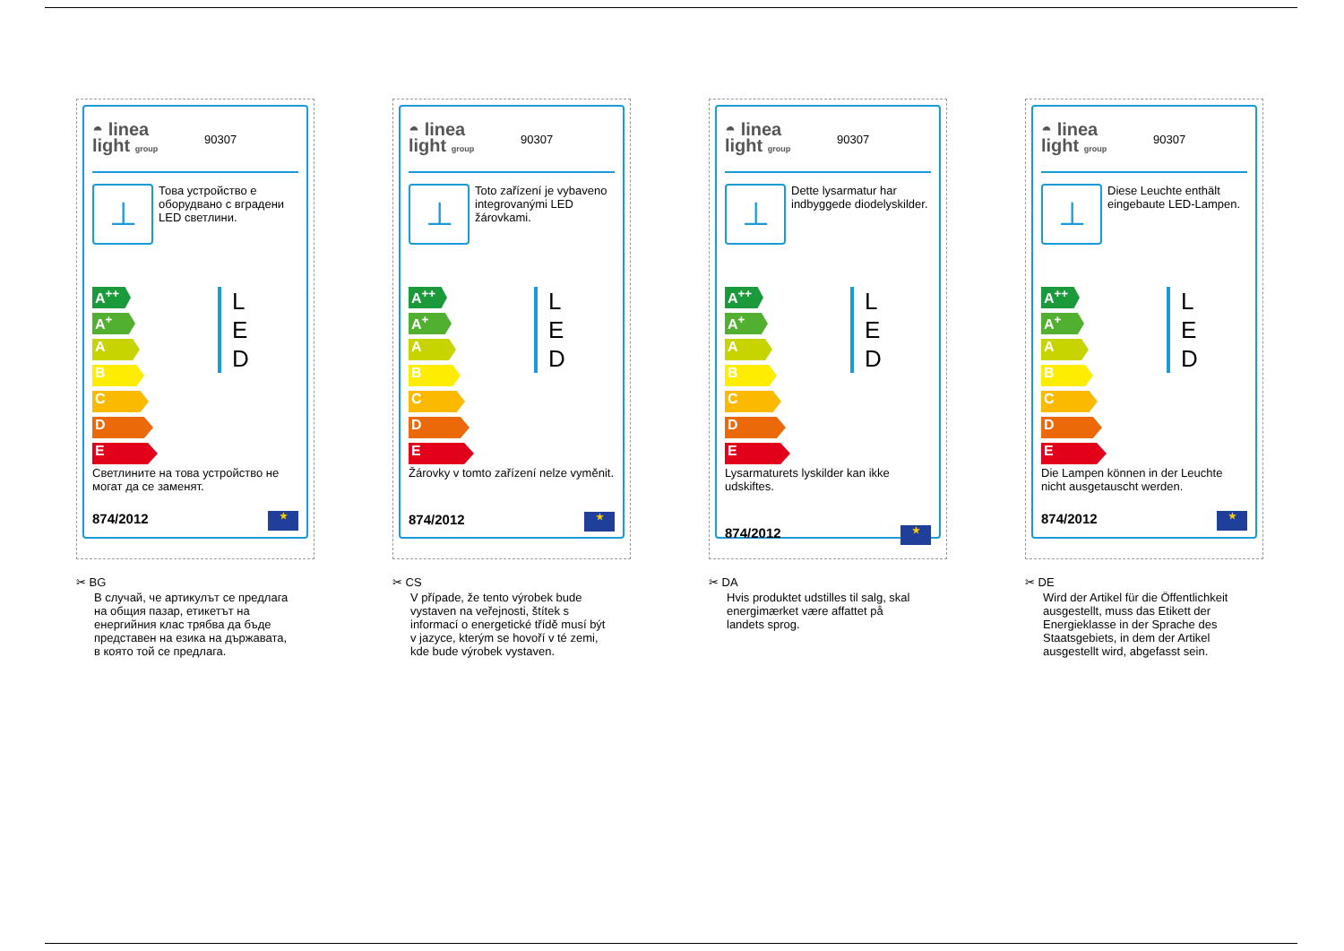◓ linea
light group
90307
⊥
Това устройство е оборудвано с вградени LED светлини.
A<sup>++</sup>
A<sup>+</sup>
A
B
C
D
E
L
E
D
Светлините на това устройство не могат да се заменят.
874/2012 ★
✂ BG
В случай, че артикулът се предлага на общия пазар, етикетът на енергийния клас трябва да бъде представен на езика на държавата, в която той се предлага.
◓ linea
light group
90307
⊥
Toto zařízení je vybaveno integrovanými LED žárovkami.
A<sup>++</sup>
A<sup>+</sup>
A
B
C
D
E
L
E
D
Žárovky v tomto zařízení nelze vyměnit.
874/2012 ★
✂ CS
V případe, že tento výrobek bude vystaven na veřejnosti, štítek s informací o energetické třídě musí být v jazyce, kterým se hovoří v té zemi, kde bude výrobek vystaven.
◓ linea
light group
90307
⊥
Dette lysarmatur har indbyggede diodelyskilder.
A<sup>++</sup>
A<sup>+</sup>
A
B
C
D
E
L
E
D
Lysarmaturets lyskilder kan ikke udskiftes.
874/2012 ★
✂ DA
Hvis produktet udstilles til salg, skal energimærket være affattet på landets sprog.
◓ linea
light group
90307
⊥
Diese Leuchte enthält eingebaute LED-Lampen.
A<sup>++</sup>
A<sup>+</sup>
A
B
C
D
E
L
E
D
Die Lampen können in der Leuchte nicht ausgetauscht werden.
874/2012 ★
✂ DE
Wird der Artikel für die Öffentlichkeit ausgestellt, muss das Etikett der Energieklasse in der Sprache des Staatsgebiets, in dem der Artikel ausgestellt wird, abgefasst sein.